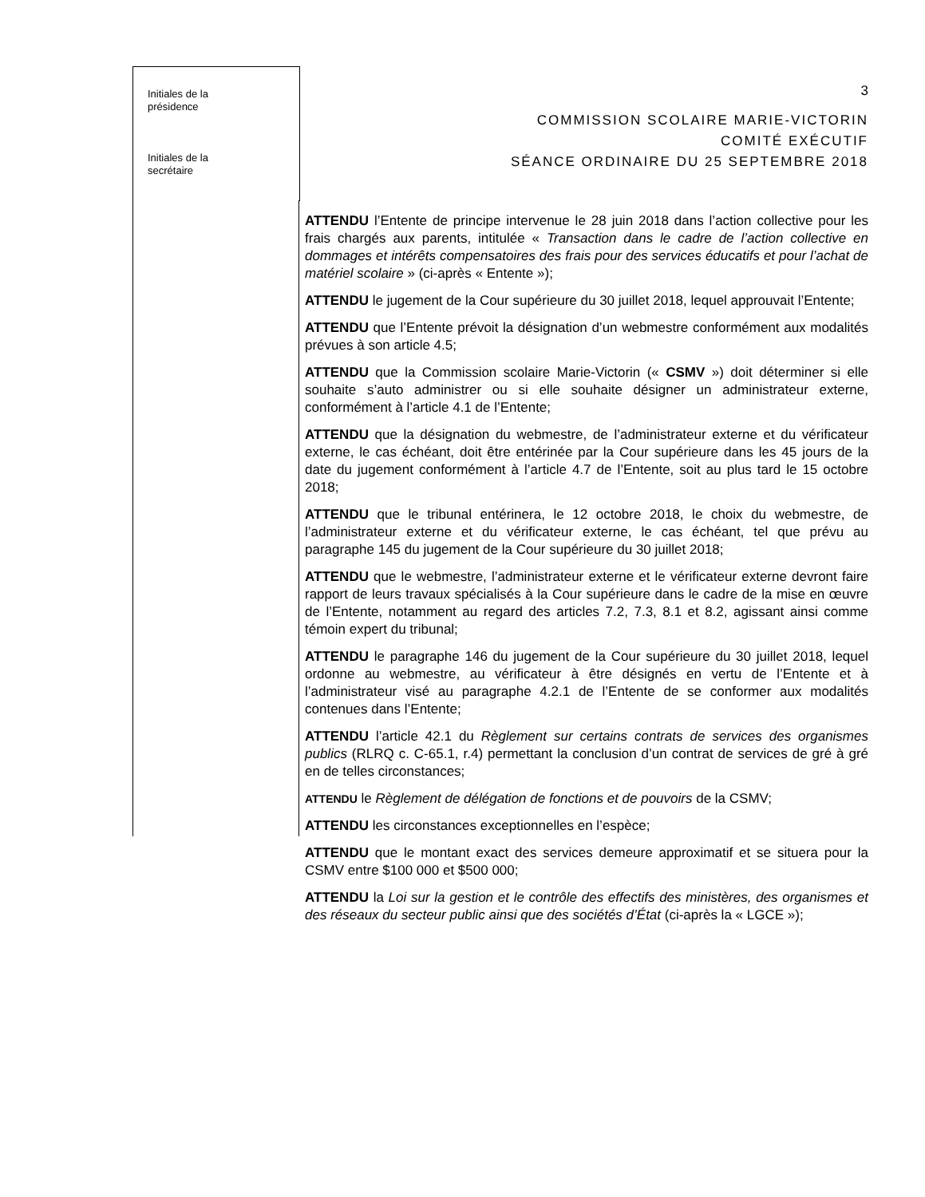Initiales de la
présidence
Initiales de la
secrétaire
3
COMMISSION SCOLAIRE MARIE-VICTORIN
COMITÉ EXÉCUTIF
SÉANCE ORDINAIRE DU 25 SEPTEMBRE 2018
ATTENDU l’Entente de principe intervenue le 28 juin 2018 dans l’action collective pour les frais chargés aux parents, intitulée « Transaction dans le cadre de l’action collective en dommages et intérêts compensatoires des frais pour des services éducatifs et pour l’achat de matériel scolaire » (ci-après « Entente »);
ATTENDU le jugement de la Cour supérieure du 30 juillet 2018, lequel approuvait l’Entente;
ATTENDU que l’Entente prévoit la désignation d’un webmestre conformément aux modalités prévues à son article 4.5;
ATTENDU que la Commission scolaire Marie-Victorin (« CSMV ») doit déterminer si elle souhaite s’auto administrer ou si elle souhaite désigner un administrateur externe, conformément à l’article 4.1 de l’Entente;
ATTENDU que la désignation du webmestre, de l’administrateur externe et du vérificateur externe, le cas échéant, doit être entérinée par la Cour supérieure dans les 45 jours de la date du jugement conformément à l’article 4.7 de l’Entente, soit au plus tard le 15 octobre 2018;
ATTENDU que le tribunal entérinera, le 12 octobre 2018, le choix du webmestre, de l’administrateur externe et du vérificateur externe, le cas échéant, tel que prévu au paragraphe 145 du jugement de la Cour supérieure du 30 juillet 2018;
ATTENDU que le webmestre, l’administrateur externe et le vérificateur externe devront faire rapport de leurs travaux spécialisés à la Cour supérieure dans le cadre de la mise en œuvre de l’Entente, notamment au regard des articles 7.2, 7.3, 8.1 et 8.2, agissant ainsi comme témoin expert du tribunal;
ATTENDU le paragraphe 146 du jugement de la Cour supérieure du 30 juillet 2018, lequel ordonne au webmestre, au vérificateur à être désignés en vertu de l’Entente et à l’administrateur visé au paragraphe 4.2.1 de l’Entente de se conformer aux modalités contenues dans l’Entente;
ATTENDU l’article 42.1 du Règlement sur certains contrats de services des organismes publics (RLRQ c. C-65.1, r.4) permettant la conclusion d’un contrat de services de gré à gré en de telles circonstances;
ATTENDU le Règlement de délégation de fonctions et de pouvoirs de la CSMV;
ATTENDU les circonstances exceptionnelles en l’espèce;
ATTENDU que le montant exact des services demeure approximatif et se situera pour la CSMV entre $100 000 et $500 000;
ATTENDU la Loi sur la gestion et le contrôle des effectifs des ministères, des organismes et des réseaux du secteur public ainsi que des sociétés d’État (ci-après la « LGCE »);